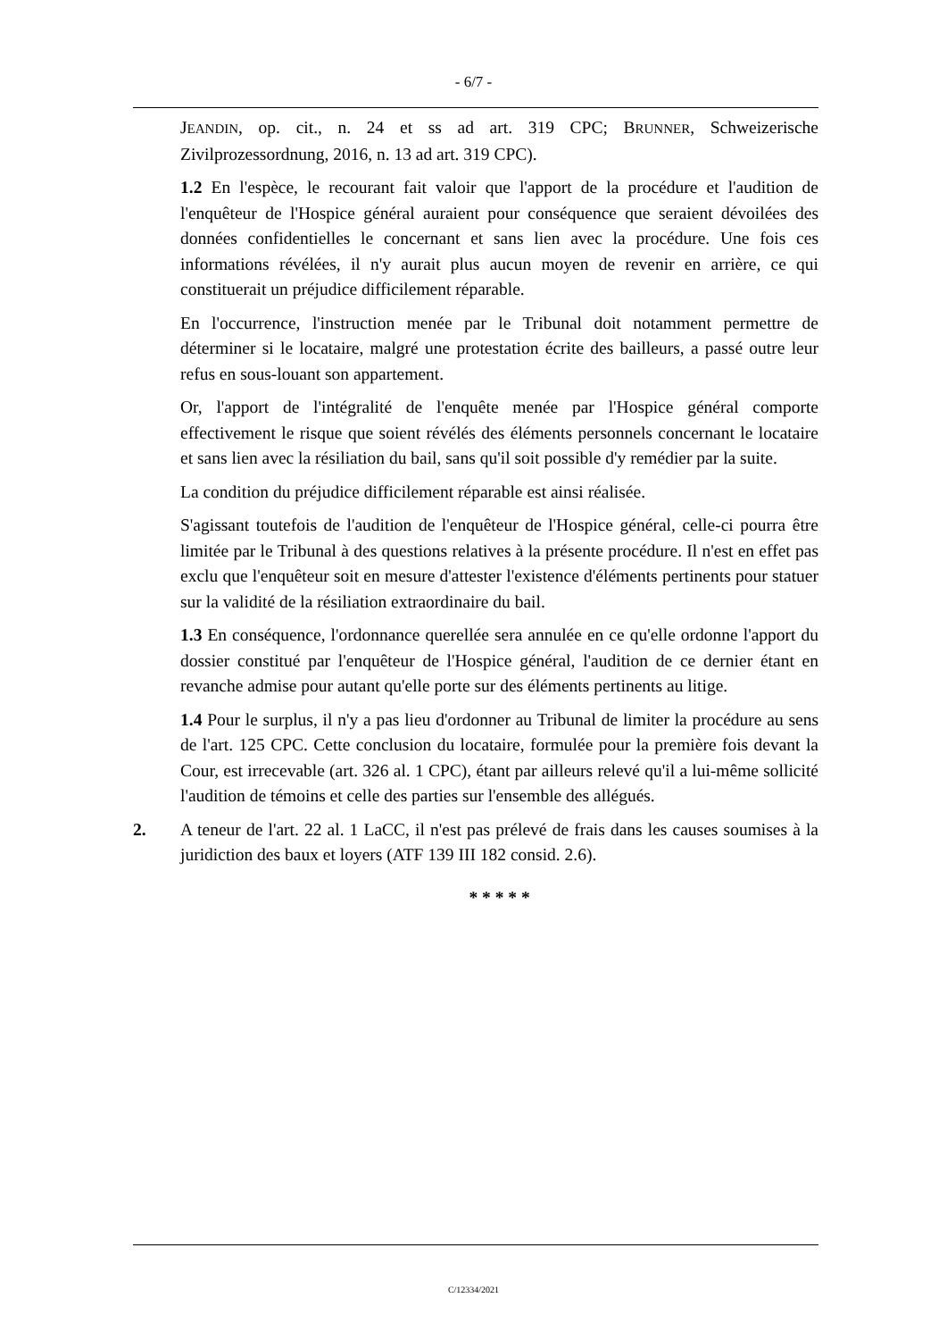- 6/7 -
JEANDIN, op. cit., n. 24 et ss ad art. 319 CPC; BRUNNER, Schweizerische Zivilprozessordnung, 2016, n. 13 ad art. 319 CPC).
1.2 En l'espèce, le recourant fait valoir que l'apport de la procédure et l'audition de l'enquêteur de l'Hospice général auraient pour conséquence que seraient dévoilées des données confidentielles le concernant et sans lien avec la procédure. Une fois ces informations révélées, il n'y aurait plus aucun moyen de revenir en arrière, ce qui constituerait un préjudice difficilement réparable.
En l'occurrence, l'instruction menée par le Tribunal doit notamment permettre de déterminer si le locataire, malgré une protestation écrite des bailleurs, a passé outre leur refus en sous-louant son appartement.
Or, l'apport de l'intégralité de l'enquête menée par l'Hospice général comporte effectivement le risque que soient révélés des éléments personnels concernant le locataire et sans lien avec la résiliation du bail, sans qu'il soit possible d'y remédier par la suite.
La condition du préjudice difficilement réparable est ainsi réalisée.
S'agissant toutefois de l'audition de l'enquêteur de l'Hospice général, celle-ci pourra être limitée par le Tribunal à des questions relatives à la présente procédure. Il n'est en effet pas exclu que l'enquêteur soit en mesure d'attester l'existence d'éléments pertinents pour statuer sur la validité de la résiliation extraordinaire du bail.
1.3 En conséquence, l'ordonnance querellée sera annulée en ce qu'elle ordonne l'apport du dossier constitué par l'enquêteur de l'Hospice général, l'audition de ce dernier étant en revanche admise pour autant qu'elle porte sur des éléments pertinents au litige.
1.4 Pour le surplus, il n'y a pas lieu d'ordonner au Tribunal de limiter la procédure au sens de l'art. 125 CPC. Cette conclusion du locataire, formulée pour la première fois devant la Cour, est irrecevable (art. 326 al. 1 CPC), étant par ailleurs relevé qu'il a lui-même sollicité l'audition de témoins et celle des parties sur l'ensemble des allégués.
2. A teneur de l'art. 22 al. 1 LaCC, il n'est pas prélevé de frais dans les causes soumises à la juridiction des baux et loyers (ATF 139 III 182 consid. 2.6).
* * * * *
C/12334/2021